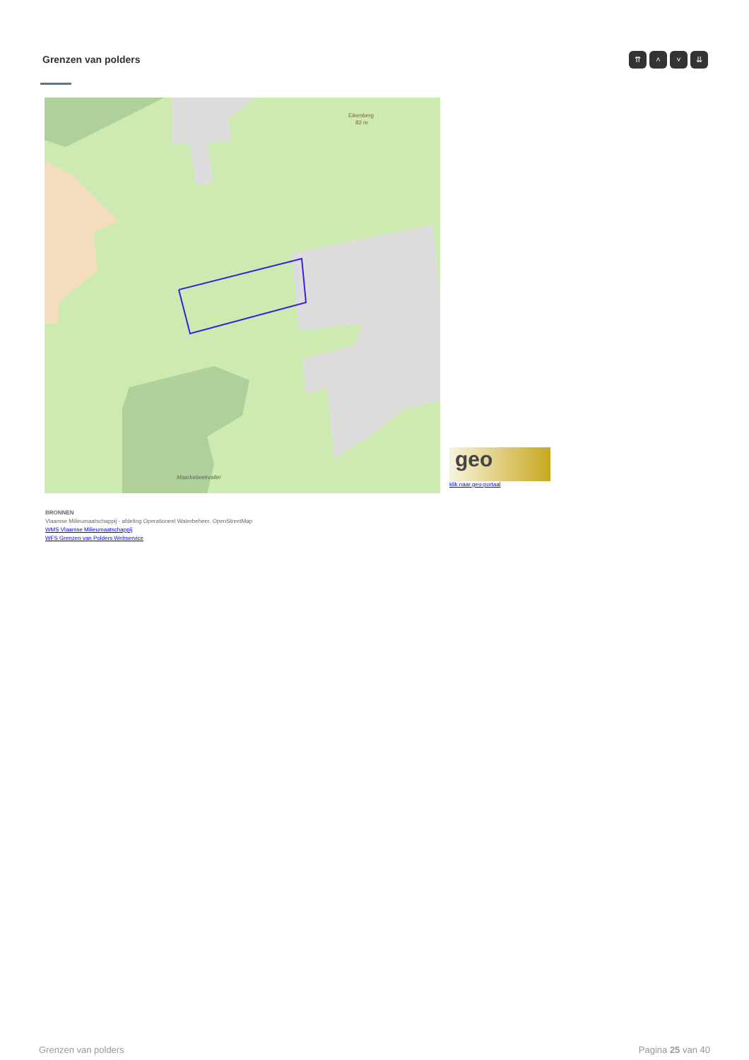Grenzen van polders ⇈ ˄ ˅ ⇊
Eikenberg
82 m
Maarkebeekvallei
geo
klik naar geo-portaal
BRONNEN
Vlaamse Milieumaatschappij - afdeling Operationeel Waterbeheer, OpenStreetMap
WMS Vlaamse Milieumaatschappij
WFS Grenzen van Polders Webservice
Grenzen van polders Pagina 25 van 40